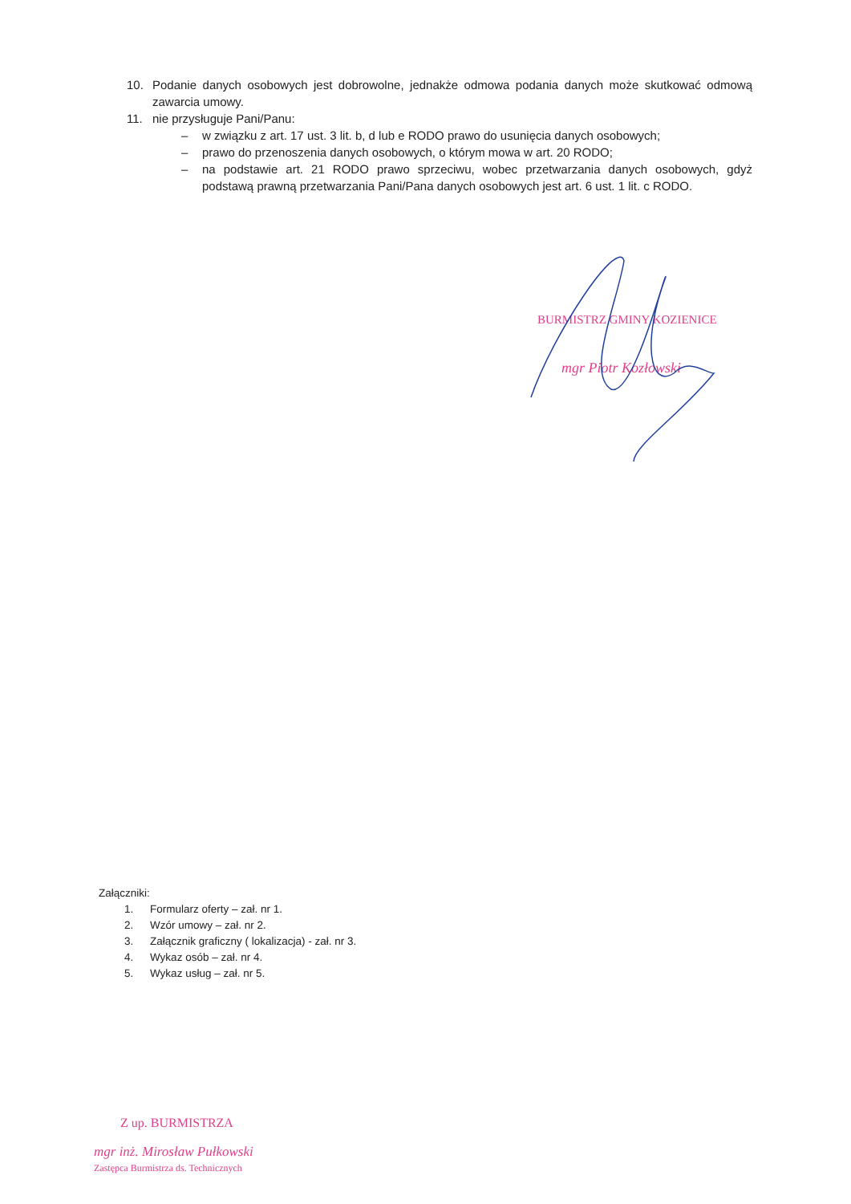10. Podanie danych osobowych jest dobrowolne, jednakże odmowa podania danych może skutkować odmową zawarcia umowy.
11. nie przysługuje Pani/Panu:
– w związku z art. 17 ust. 3 lit. b, d lub e RODO prawo do usunięcia danych osobowych;
– prawo do przenoszenia danych osobowych, o którym mowa w art. 20 RODO;
– na podstawie art. 21 RODO prawo sprzeciwu, wobec przetwarzania danych osobowych, gdyż podstawą prawną przetwarzania Pani/Pana danych osobowych jest art. 6 ust. 1 lit. c RODO.
BURMISTRZ GMINY KOZIENICE
mgr Piotr Kozłowski
Załączniki:
1. Formularz oferty – zał. nr 1.
2. Wzór umowy – zał. nr 2.
3. Załącznik graficzny ( lokalizacja) - zał. nr 3.
4. Wykaz osób – zał. nr 4.
5. Wykaz usług – zał. nr 5.
Z up. BURMISTRZA
mgr inż. Mirosław Pułkowski
Zastępca Burmistrza ds. Technicznych